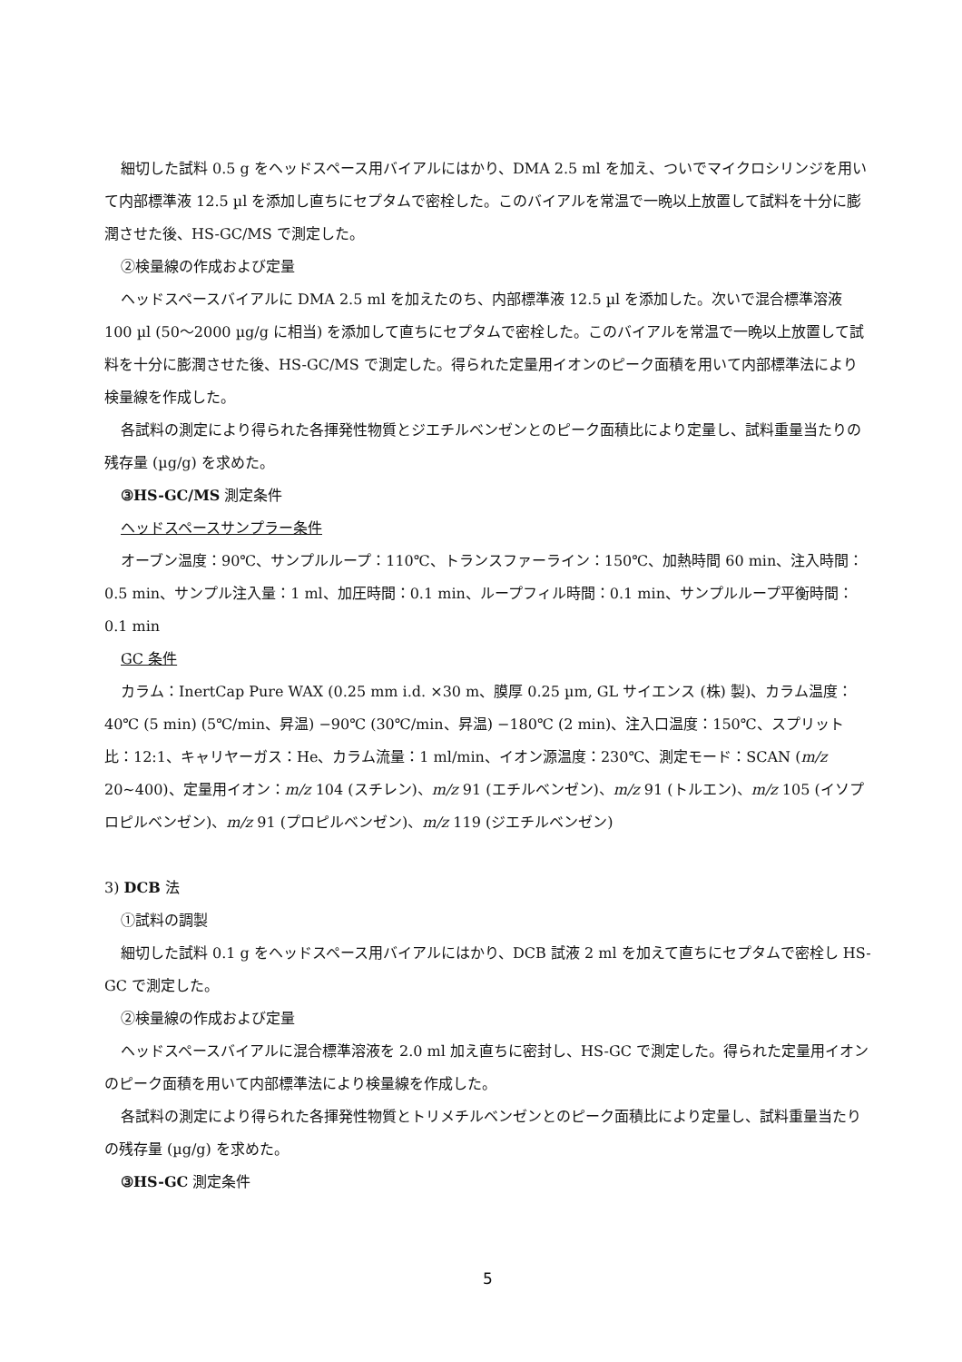細切した試料 0.5 g をヘッドスペース用バイアルにはかり、DMA 2.5 ml を加え、ついでマイクロシリンジを用いて内部標準液 12.5 µl を添加し直ちにセプタムで密栓した。このバイアルを常温で一晩以上放置して試料を十分に膨潤させた後、HS-GC/MS で測定した。
②検量線の作成および定量
ヘッドスペースバイアルに DMA 2.5 ml を加えたのち、内部標準液 12.5 µl を添加した。次いで混合標準溶液 100 µl (50～2000 µg/g に相当) を添加して直ちにセプタムで密栓した。このバイアルを常温で一晩以上放置して試料を十分に膨潤させた後、HS-GC/MS で測定した。得られた定量用イオンのピーク面積を用いて内部標準法により検量線を作成した。
各試料の測定により得られた各揮発性物質とジエチルベンゼンとのピーク面積比により定量し、試料重量当たりの残存量 (µg/g) を求めた。
③HS-GC/MS 測定条件
ヘッドスペースサンプラー条件
オーブン温度：90℃、サンプルループ：110℃、トランスファーライン：150℃、加熱時間 60 min、注入時間：0.5 min、サンプル注入量：1 ml、加圧時間：0.1 min、ループフィル時間：0.1 min、サンプルループ平衡時間：0.1 min
GC 条件
カラム：InertCap Pure WAX (0.25 mm i.d. ×30 m、膜厚 0.25 µm, GL サイエンス (株) 製)、カラム温度：40℃ (5 min) (5℃/min、昇温) −90℃ (30℃/min、昇温) −180℃ (2 min)、注入口温度：150℃、スプリット比：12:1、キャリヤーガス：He、カラム流量：1 ml/min、イオン源温度：230℃、測定モード：SCAN (m/z 20~400)、定量用イオン：m/z 104 (スチレン)、m/z 91 (エチルベンゼン)、m/z 91 (トルエン)、m/z 105 (イソプロピルベンゼン)、m/z 91 (プロピルベンゼン)、m/z 119 (ジエチルベンゼン)
3) DCB 法
①試料の調製
細切した試料 0.1 g をヘッドスペース用バイアルにはかり、DCB 試液 2 ml を加えて直ちにセプタムで密栓し HS-GC で測定した。
②検量線の作成および定量
ヘッドスペースバイアルに混合標準溶液を 2.0 ml 加え直ちに密封し、HS-GC で測定した。得られた定量用イオンのピーク面積を用いて内部標準法により検量線を作成した。
各試料の測定により得られた各揮発性物質とトリメチルベンゼンとのピーク面積比により定量し、試料重量当たりの残存量 (µg/g) を求めた。
③HS-GC 測定条件
5